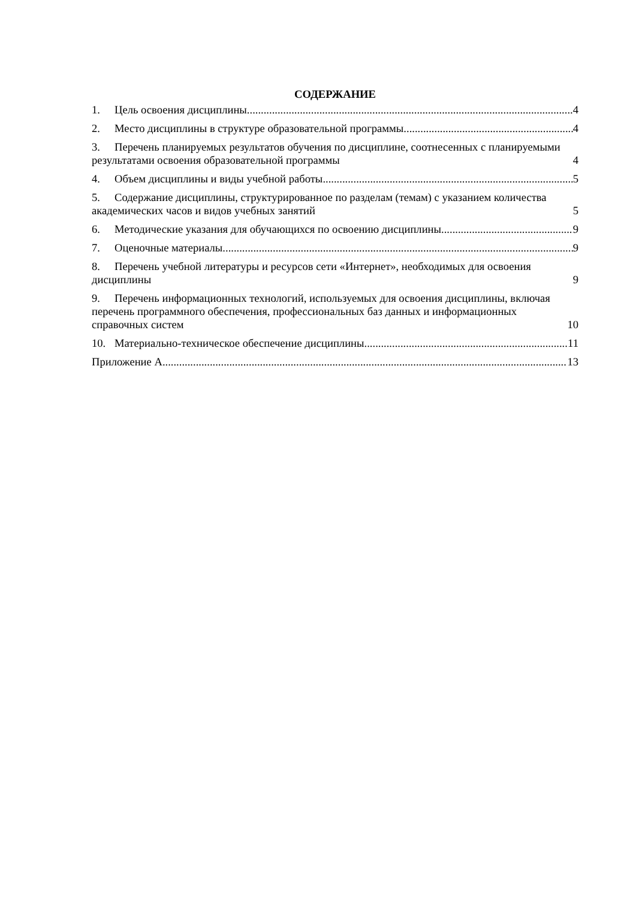СОДЕРЖАНИЕ
1. Цель освоения дисциплины 4
2. Место дисциплины в структуре образовательной программы 4
3. Перечень планируемых результатов обучения по дисциплине, соотнесенных с планируемыми результатами освоения образовательной программы 4
4. Объем дисциплины и виды учебной работы 5
5. Содержание дисциплины, структурированное по разделам (темам) с указанием количества академических часов и видов учебных занятий 5
6. Методические указания для обучающихся по освоению дисциплины 9
7. Оценочные материалы 9
8. Перечень учебной литературы и ресурсов сети «Интернет», необходимых для освоения дисциплины 9
9. Перечень информационных технологий, используемых для освоения дисциплины, включая перечень программного обеспечения, профессиональных баз данных и информационных справочных систем 10
10. Материально-техническое обеспечение дисциплины 11
Приложение А 13